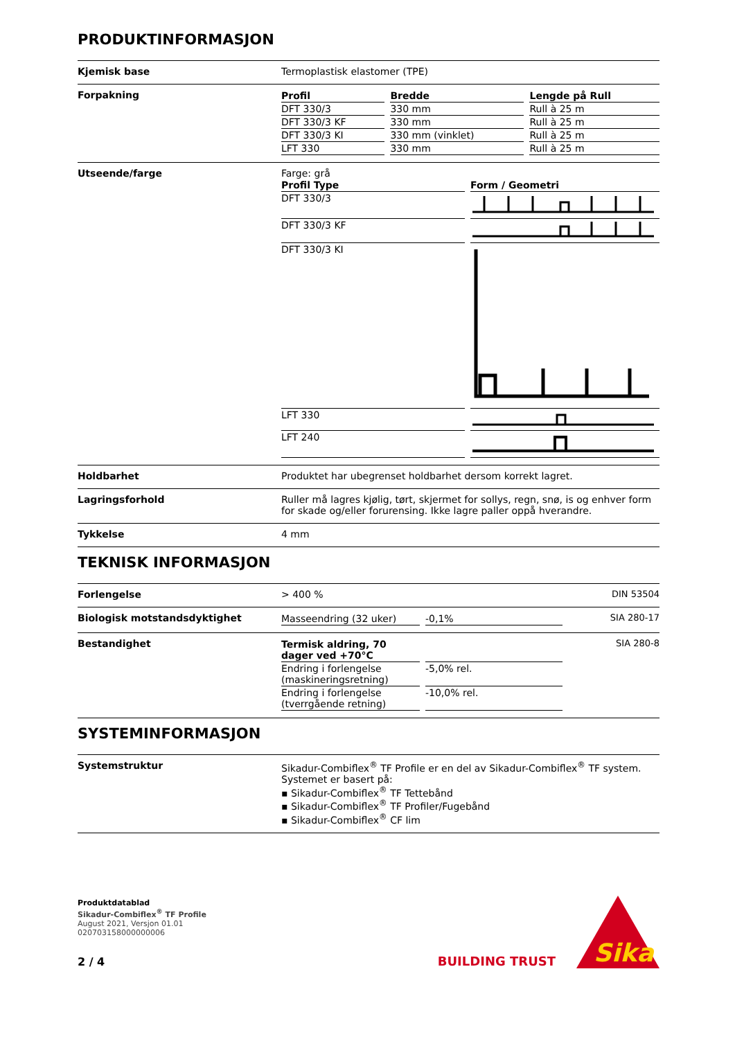PRODUKTINFORMASJON
Kjemisk base Termoplastisk elastomer (TPE)
Forpakning
| Profil | | Bredde | | Lengde på Rull |
| DFT 330/3 | | 330 mm | | Rull à 25 m |
| DFT 330/3 KF | | 330 mm | | Rull à 25 m |
| DFT 330/3 KI | | 330 mm (vinklet) | | Rull à 25 m |
| LFT 330 | | 330 mm | | Rull à 25 m |
Utseende/farge Farge: grå
| Profil Type | | Form / Geometri |
| DFT 330/3 | | |
| DFT 330/3 KF | | |
| DFT 330/3 KI | | |
| LFT 330 | | |
| LFT 240 | | |
Holdbarhet Produktet har ubegrenset holdbarhet dersom korrekt lagret.
Lagringsforhold Ruller må lagres kjølig, tørt, skjermet for sollys, regn, snø, is og enhver form for skade og/eller forurensing. Ikke lagre paller oppå hverandre.
Tykkelse 4 mm
TEKNISK INFORMASJON
Forlengelse > 400 % DIN 53504
Biologisk motstandsdyktighet
| Masseendring (32 uker) | | -0,1% |
SIA 280-17
Bestandighet
| Termisk aldring, 70 dager ved +70°C | | |
| Endring i forlengelse (maskineringsretning) | | -5,0% rel. |
| Endring i forlengelse (tverrgående retning) | | -10,0% rel. |
SIA 280-8
SYSTEMINFORMASJON
Systemstruktur Sikadur-Combiflex<sup>®</sup> TF Profile er en del av Sikadur-Combiflex<sup>®</sup> TF system. Systemet er basert på:
▪ Sikadur-Combiflex<sup>®</sup> TF Tettebånd
▪ Sikadur-Combiflex<sup>®</sup> TF Profiler/Fugebånd
▪ Sikadur-Combiflex<sup>®</sup> CF lim
Produktdatablad
Sikadur-Combiflex<sup>®</sup> TF Profile
August 2021, Versjon 01.01
020703158000000006
2 / 4
BUILDING TRUST
Sika